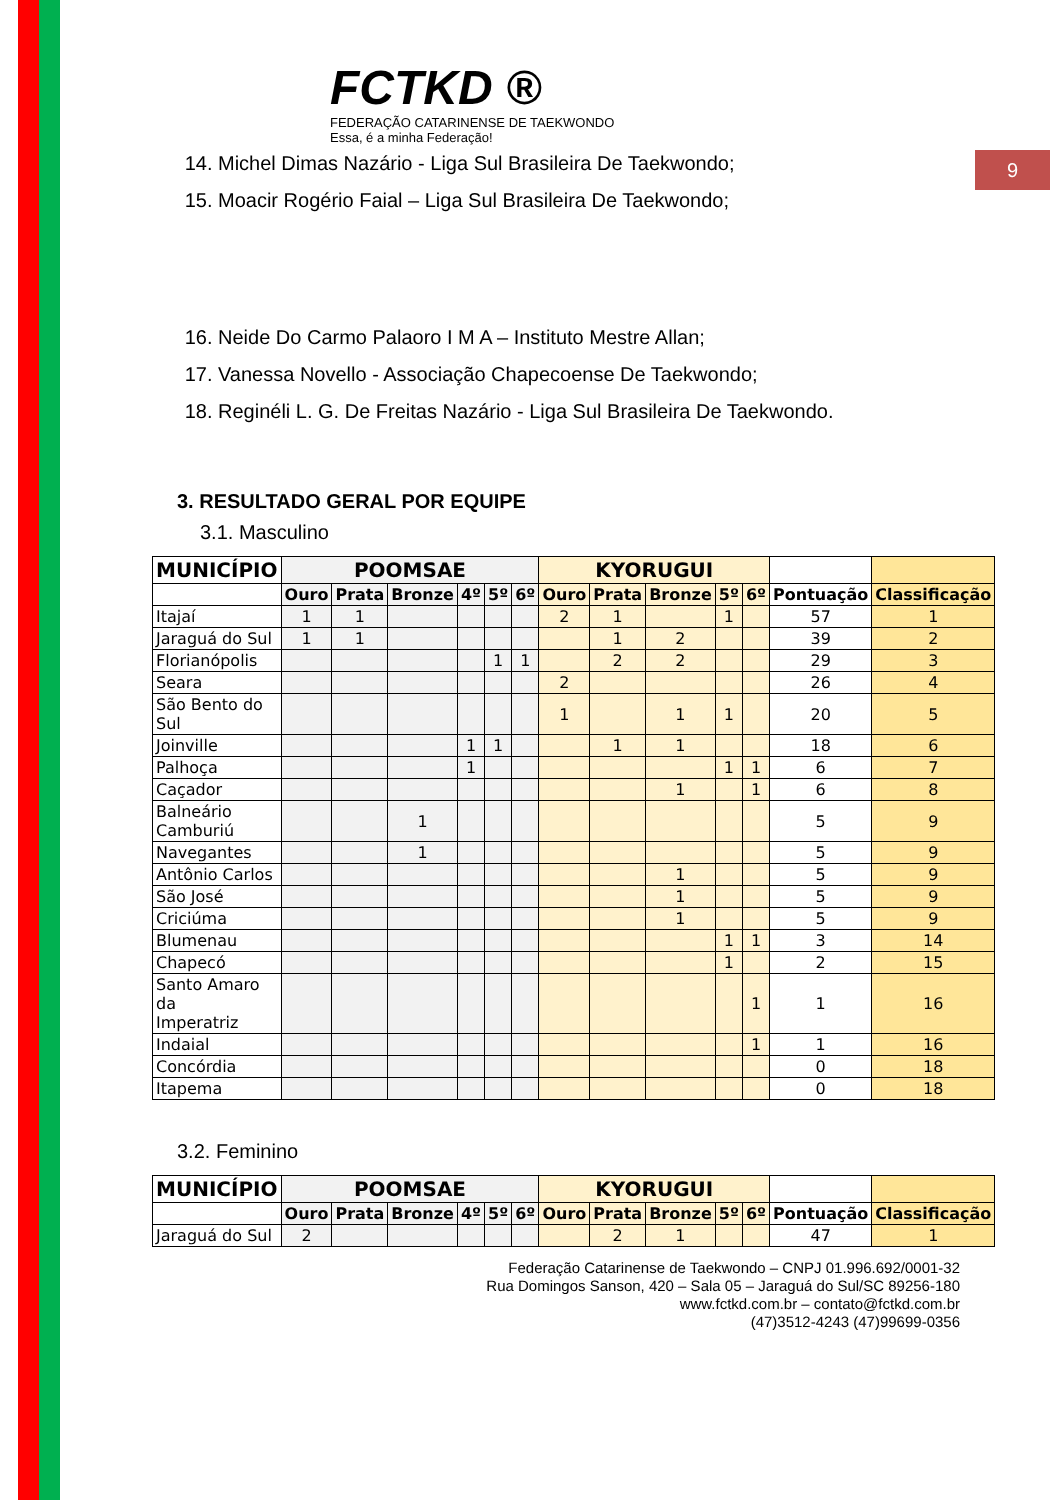9
FCTKD ®
FEDERAÇÃO CATARINENSE DE TAEKWONDO
Essa, é a minha Federação!
14. Michel Dimas Nazário - Liga Sul Brasileira De Taekwondo;
15. Moacir Rogério Faial – Liga Sul Brasileira De Taekwondo;
16. Neide Do Carmo Palaoro I M A – Instituto Mestre Allan;
17. Vanessa Novello - Associação Chapecoense De Taekwondo;
18. Reginéli L. G. De Freitas Nazário - Liga Sul Brasileira De Taekwondo.
3. RESULTADO GERAL POR EQUIPE
3.1. Masculino
| MUNICÍPIO | POOMSAE | | | | | | KYORUGUI | | | | | | |
| --- | --- | --- | --- | --- | --- | --- | --- | --- | --- | --- | --- | --- | --- |
| | Ouro | Prata | Bronze | 4º | 5º | 6º | Ouro | Prata | Bronze | 5º | 6º | Pontuação | Classificação |
| Itajaí | 1 | 1 | | | | | 2 | 1 | | 1 | | 57 | 1 |
| Jaraguá do Sul | 1 | 1 | | | | | | 1 | 2 | | | 39 | 2 |
| Florianópolis | | | | | 1 | 1 | | 2 | 2 | | | 29 | 3 |
| Seara | | | | | | | 2 | | | | | 26 | 4 |
| São Bento do Sul | | | | | | | 1 | | 1 | 1 | | 20 | 5 |
| Joinville | | | | 1 | 1 | | | 1 | 1 | | | 18 | 6 |
| Palhoça | | | | 1 | | | | | | 1 | 1 | 6 | 7 |
| Caçador | | | | | | | | | 1 | | 1 | 6 | 8 |
| Balneário Camburiú | | | 1 | | | | | | | | | 5 | 9 |
| Navegantes | | | 1 | | | | | | | | | 5 | 9 |
| Antônio Carlos | | | | | | | | | 1 | | | 5 | 9 |
| São José | | | | | | | | | 1 | | | 5 | 9 |
| Criciúma | | | | | | | | | 1 | | | 5 | 9 |
| Blumenau | | | | | | | | | | 1 | 1 | 3 | 14 |
| Chapecó | | | | | | | | | | 1 | | 2 | 15 |
| Santo Amaro da Imperatriz | | | | | | | | | | | 1 | 1 | 16 |
| Indaial | | | | | | | | | | | 1 | 1 | 16 |
| Concórdia | | | | | | | | | | | | 0 | 18 |
| Itapema | | | | | | | | | | | | 0 | 18 |
3.2. Feminino
| MUNICÍPIO | POOMSAE | | | | | | KYORUGUI | | | | | | |
| --- | --- | --- | --- | --- | --- | --- | --- | --- | --- | --- | --- | --- | --- |
| | Ouro | Prata | Bronze | 4º | 5º | 6º | Ouro | Prata | Bronze | 5º | 6º | Pontuação | Classificação |
| Jaraguá do Sul | 2 | | | | | | | 2 | 1 | | | 47 | 1 |
Federação Catarinense de Taekwondo – CNPJ 01.996.692/0001-32
Rua Domingos Sanson, 420 – Sala 05 – Jaraguá do Sul/SC 89256-180
www.fctkd.com.br – contato@fctkd.com.br
(47)3512-4243 (47)99699-0356